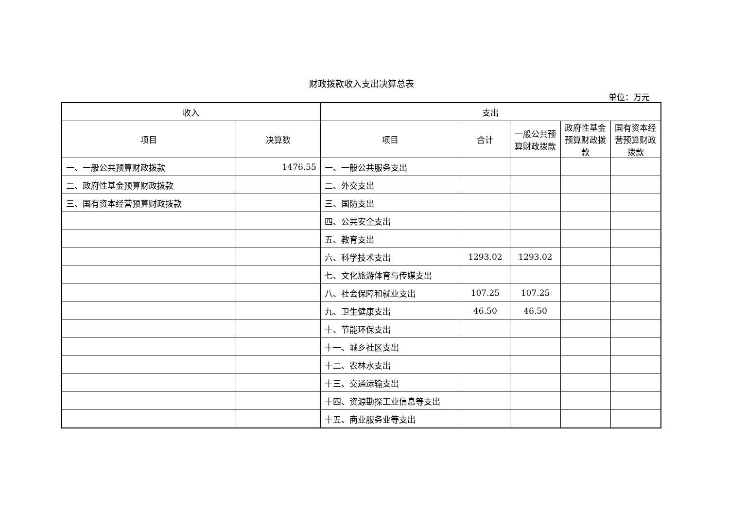财政拨款收入支出决算总表
单位：万元
| 收入 | | 支出 | | | | |
| --- | --- | --- | --- | --- | --- | --- |
| 项目 | 决算数 | 项目 | 合计 | 一般公共预算财政拨款 | 政府性基金预算财政拨款 | 国有资本经营预算财政拨款 |
| 一、一般公共预算财政拨款 | 1476.55 | 一、一般公共服务支出 | | | | |
| 二、政府性基金预算财政拨款 | | 二、外交支出 | | | | |
| 三、国有资本经营预算财政拨款 | | 三、国防支出 | | | | |
| | | 四、公共安全支出 | | | | |
| | | 五、教育支出 | | | | |
| | | 六、科学技术支出 | 1293.02 | 1293.02 | | |
| | | 七、文化旅游体育与传媒支出 | | | | |
| | | 八、社会保障和就业支出 | 107.25 | 107.25 | | |
| | | 九、卫生健康支出 | 46.50 | 46.50 | | |
| | | 十、节能环保支出 | | | | |
| | | 十一、城乡社区支出 | | | | |
| | | 十二、农林水支出 | | | | |
| | | 十三、交通运输支出 | | | | |
| | | 十四、资源勘探工业信息等支出 | | | | |
| | | 十五、商业服务业等支出 | | | | |